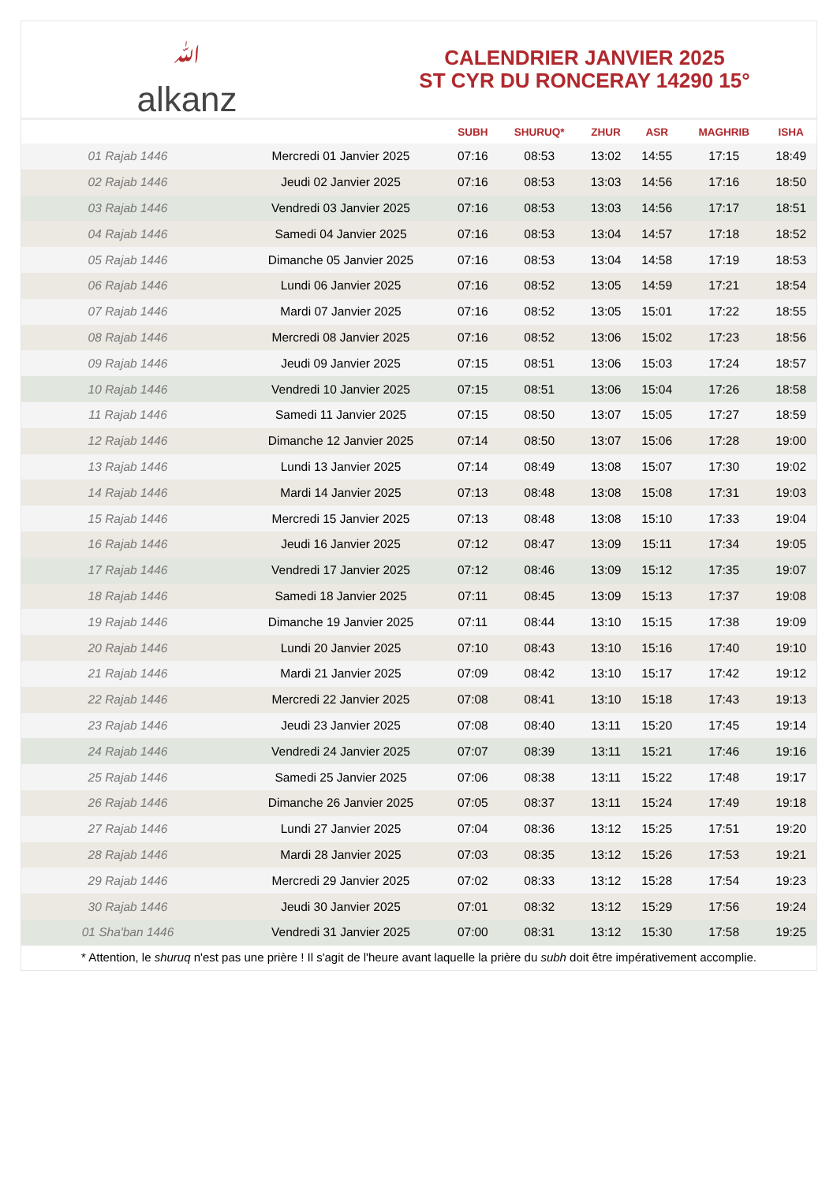ﷲalkanz
CALENDRIER JANVIER 2025
ST CYR DU RONCERAY 14290 15°
| | | SUBH | SHURUQ* | ZHUR | ASR | MAGHRIB | ISHA |
| --- | --- | --- | --- | --- | --- | --- | --- |
| 01 Rajab 1446 | Mercredi 01 Janvier 2025 | 07:16 | 08:53 | 13:02 | 14:55 | 17:15 | 18:49 |
| 02 Rajab 1446 | Jeudi 02 Janvier 2025 | 07:16 | 08:53 | 13:03 | 14:56 | 17:16 | 18:50 |
| 03 Rajab 1446 | Vendredi 03 Janvier 2025 | 07:16 | 08:53 | 13:03 | 14:56 | 17:17 | 18:51 |
| 04 Rajab 1446 | Samedi 04 Janvier 2025 | 07:16 | 08:53 | 13:04 | 14:57 | 17:18 | 18:52 |
| 05 Rajab 1446 | Dimanche 05 Janvier 2025 | 07:16 | 08:53 | 13:04 | 14:58 | 17:19 | 18:53 |
| 06 Rajab 1446 | Lundi 06 Janvier 2025 | 07:16 | 08:52 | 13:05 | 14:59 | 17:21 | 18:54 |
| 07 Rajab 1446 | Mardi 07 Janvier 2025 | 07:16 | 08:52 | 13:05 | 15:01 | 17:22 | 18:55 |
| 08 Rajab 1446 | Mercredi 08 Janvier 2025 | 07:16 | 08:52 | 13:06 | 15:02 | 17:23 | 18:56 |
| 09 Rajab 1446 | Jeudi 09 Janvier 2025 | 07:15 | 08:51 | 13:06 | 15:03 | 17:24 | 18:57 |
| 10 Rajab 1446 | Vendredi 10 Janvier 2025 | 07:15 | 08:51 | 13:06 | 15:04 | 17:26 | 18:58 |
| 11 Rajab 1446 | Samedi 11 Janvier 2025 | 07:15 | 08:50 | 13:07 | 15:05 | 17:27 | 18:59 |
| 12 Rajab 1446 | Dimanche 12 Janvier 2025 | 07:14 | 08:50 | 13:07 | 15:06 | 17:28 | 19:00 |
| 13 Rajab 1446 | Lundi 13 Janvier 2025 | 07:14 | 08:49 | 13:08 | 15:07 | 17:30 | 19:02 |
| 14 Rajab 1446 | Mardi 14 Janvier 2025 | 07:13 | 08:48 | 13:08 | 15:08 | 17:31 | 19:03 |
| 15 Rajab 1446 | Mercredi 15 Janvier 2025 | 07:13 | 08:48 | 13:08 | 15:10 | 17:33 | 19:04 |
| 16 Rajab 1446 | Jeudi 16 Janvier 2025 | 07:12 | 08:47 | 13:09 | 15:11 | 17:34 | 19:05 |
| 17 Rajab 1446 | Vendredi 17 Janvier 2025 | 07:12 | 08:46 | 13:09 | 15:12 | 17:35 | 19:07 |
| 18 Rajab 1446 | Samedi 18 Janvier 2025 | 07:11 | 08:45 | 13:09 | 15:13 | 17:37 | 19:08 |
| 19 Rajab 1446 | Dimanche 19 Janvier 2025 | 07:11 | 08:44 | 13:10 | 15:15 | 17:38 | 19:09 |
| 20 Rajab 1446 | Lundi 20 Janvier 2025 | 07:10 | 08:43 | 13:10 | 15:16 | 17:40 | 19:10 |
| 21 Rajab 1446 | Mardi 21 Janvier 2025 | 07:09 | 08:42 | 13:10 | 15:17 | 17:42 | 19:12 |
| 22 Rajab 1446 | Mercredi 22 Janvier 2025 | 07:08 | 08:41 | 13:10 | 15:18 | 17:43 | 19:13 |
| 23 Rajab 1446 | Jeudi 23 Janvier 2025 | 07:08 | 08:40 | 13:11 | 15:20 | 17:45 | 19:14 |
| 24 Rajab 1446 | Vendredi 24 Janvier 2025 | 07:07 | 08:39 | 13:11 | 15:21 | 17:46 | 19:16 |
| 25 Rajab 1446 | Samedi 25 Janvier 2025 | 07:06 | 08:38 | 13:11 | 15:22 | 17:48 | 19:17 |
| 26 Rajab 1446 | Dimanche 26 Janvier 2025 | 07:05 | 08:37 | 13:11 | 15:24 | 17:49 | 19:18 |
| 27 Rajab 1446 | Lundi 27 Janvier 2025 | 07:04 | 08:36 | 13:12 | 15:25 | 17:51 | 19:20 |
| 28 Rajab 1446 | Mardi 28 Janvier 2025 | 07:03 | 08:35 | 13:12 | 15:26 | 17:53 | 19:21 |
| 29 Rajab 1446 | Mercredi 29 Janvier 2025 | 07:02 | 08:33 | 13:12 | 15:28 | 17:54 | 19:23 |
| 30 Rajab 1446 | Jeudi 30 Janvier 2025 | 07:01 | 08:32 | 13:12 | 15:29 | 17:56 | 19:24 |
| 01 Sha'ban 1446 | Vendredi 31 Janvier 2025 | 07:00 | 08:31 | 13:12 | 15:30 | 17:58 | 19:25 |
* Attention, le shuruq n'est pas une prière ! Il s'agit de l'heure avant laquelle la prière du subh doit être impérativement accomplie.